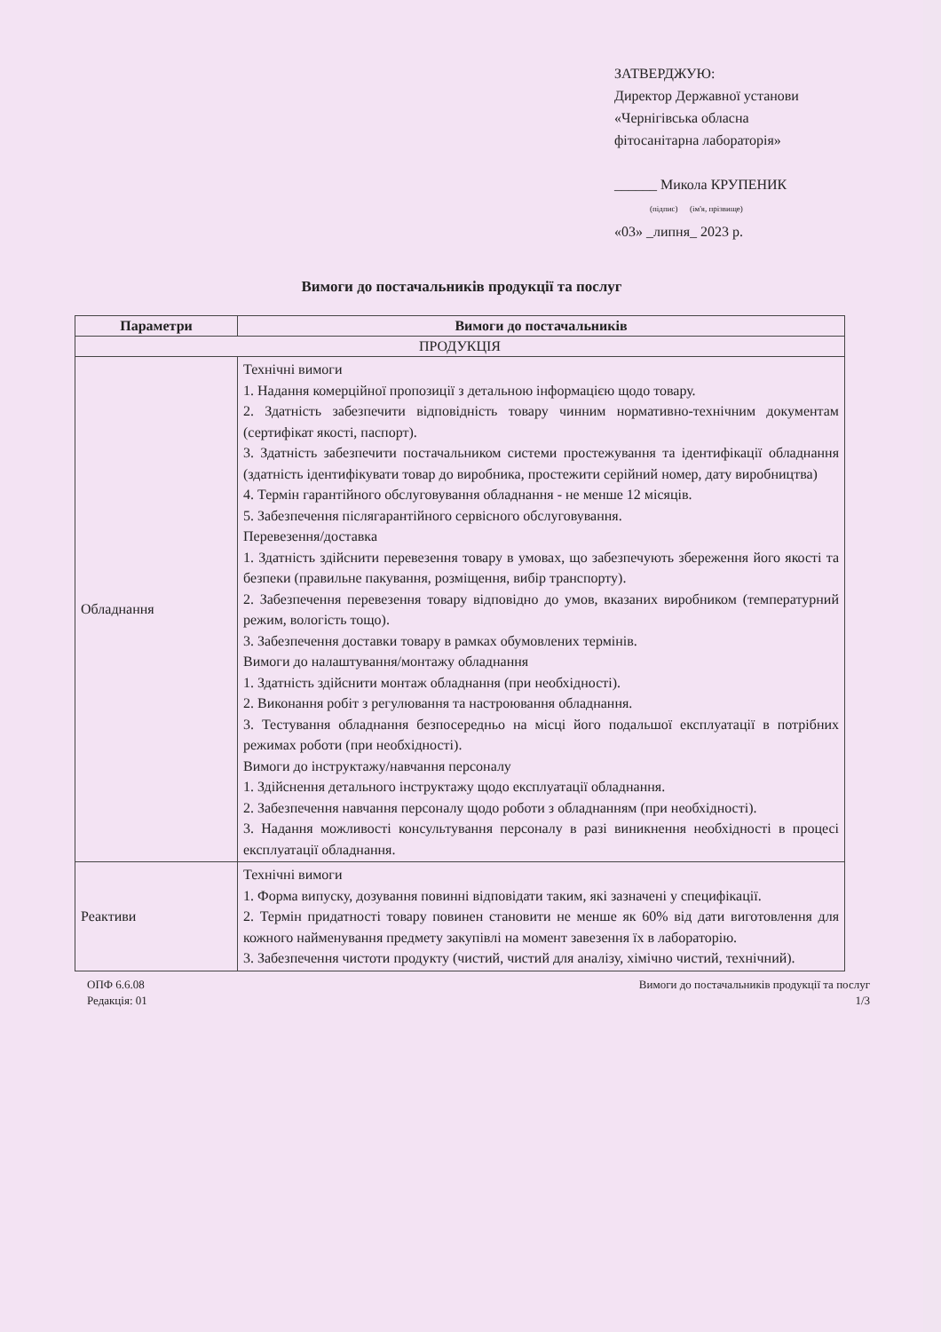ЗАТВЕРДЖУЮ:
Директор Державної установи
«Чернігівська обласна
фітосанітарна лабораторія»
______ Микола КРУПЕНИК
(підпис) (ім'я, прізвище)
«03» _липня_ 2023 р.
Вимоги до постачальників продукції та послуг
| Параметри | Вимоги до постачальників |
| --- | --- |
| ПРОДУКЦІЯ | |
| Обладнання | Технічні вимоги 1. Надання комерційної пропозиції з детальною інформацією щодо товару. 2. Здатність забезпечити відповідність товару чинним нормативно-технічним документам (сертифікат якості, паспорт). 3. Здатність забезпечити постачальником системи простежування та ідентифікації обладнання (здатність ідентифікувати товар до виробника, простежити серійний номер, дату виробництва) 4. Термін гарантійного обслуговування обладнання - не менше 12 місяців. 5. Забезпечення післягарантійного сервісного обслуговування. Перевезення/доставка 1. Здатність здійснити перевезення товару в умовах, що забезпечують збереження його якості та безпеки (правильне пакування, розміщення, вибір транспорту). 2. Забезпечення перевезення товару відповідно до умов, вказаних виробником (температурний режим, вологість тощо). 3. Забезпечення доставки товару в рамках обумовлених термінів. Вимоги до налаштування/монтажу обладнання 1. Здатність здійснити монтаж обладнання (при необхідності). 2. Виконання робіт з регулювання та настроювання обладнання. 3. Тестування обладнання безпосередньо на місці його подальшої експлуатації в потрібних режимах роботи (при необхідності). Вимоги до інструктажу/навчання персоналу 1. Здійснення детального інструктажу щодо експлуатації обладнання. 2. Забезпечення навчання персоналу щодо роботи з обладнанням (при необхідності). 3. Надання можливості консультування персоналу в разі виникнення необхідності в процесі експлуатації обладнання. |
| Реактиви | Технічні вимоги 1. Форма випуску, дозування повинні відповідати таким, які зазначені у специфікації. 2. Термін придатності товару повинен становити не менше як 60% від дати виготовлення для кожного найменування предмету закупівлі на момент завезення їх в лабораторію. 3. Забезпечення чистоти продукту (чистий, чистий для аналізу, хімічно чистий, технічний). |
ОПФ 6.6.08
Редакція: 01
Вимоги до постачальників продукції та послуг
1/3